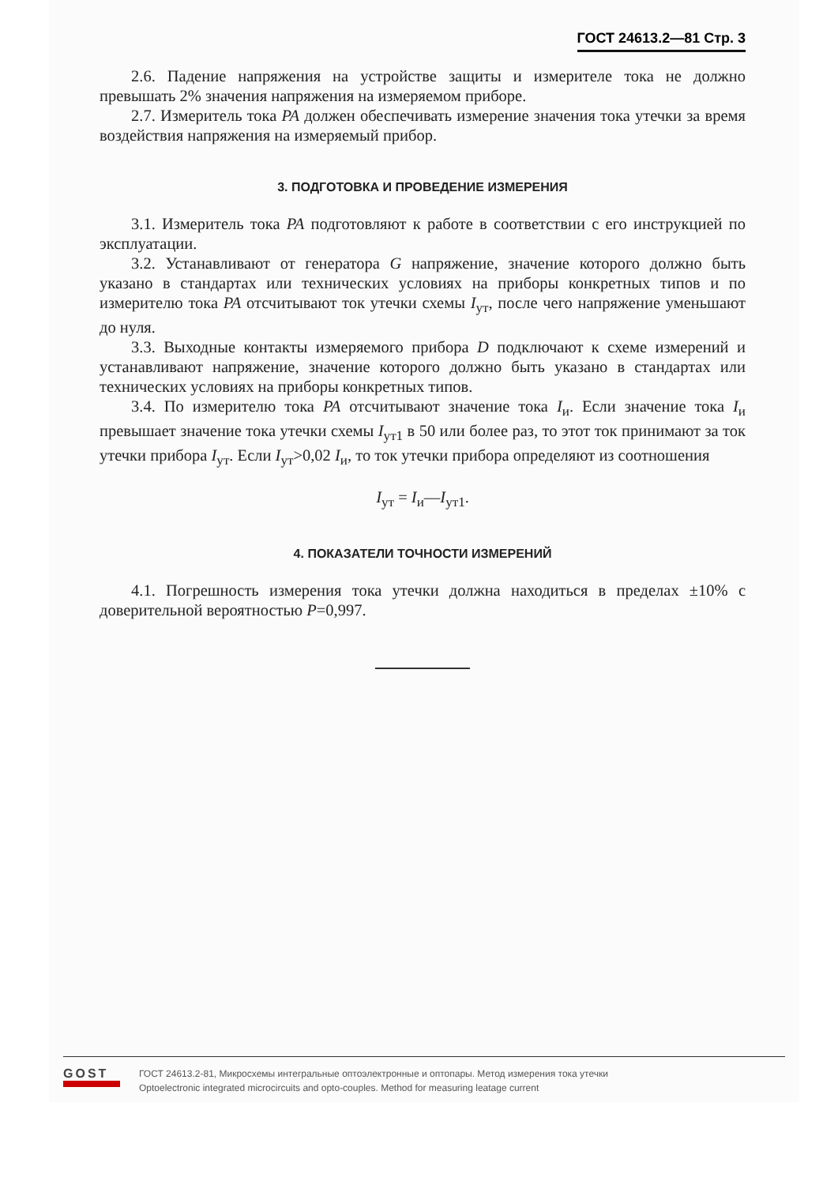ГОСТ 24613.2—81 Стр. 3
2.6. Падение напряжения на устройстве защиты и измерителе тока не должно превышать 2% значения напряжения на измеряемом приборе.
2.7. Измеритель тока PA должен обеспечивать измерение значения тока утечки за время воздействия напряжения на измеряемый прибор.
3. ПОДГОТОВКА И ПРОВЕДЕНИЕ ИЗМЕРЕНИЯ
3.1. Измеритель тока PA подготовляют к работе в соответствии с его инструкцией по эксплуатации.
3.2. Устанавливают от генератора G напряжение, значение которого должно быть указано в стандартах или технических условиях на приборы конкретных типов и по измерителю тока PA отсчитывают ток утечки схемы I<sub>ут</sub>, после чего напряжение уменьшают до нуля.
3.3. Выходные контакты измеряемого прибора D подключают к схеме измерений и устанавливают напряжение, значение которого должно быть указано в стандартах или технических условиях на приборы конкретных типов.
3.4. По измерителю тока PA отсчитывают значение тока I<sub>и</sub>. Если значение тока I<sub>и</sub> превышает значение тока утечки схемы I<sub>ут1</sub> в 50 или более раз, то этот ток принимают за ток утечки прибора I<sub>ут</sub>. Если I<sub>ут</sub>>0,02 I<sub>и</sub>, то ток утечки прибора определяют из соотношения
I<sub>ут</sub> = I<sub>и</sub>—I<sub>ут1</sub>.
4. ПОКАЗАТЕЛИ ТОЧНОСТИ ИЗМЕРЕНИЙ
4.1. Погрешность измерения тока утечки должна находиться в пределах ±10% с доверительной вероятностью P=0,997.
GOST
ГОСТ 24613.2-81, Микросхемы интегральные оптоэлектронные и оптопары. Метод измерения тока утечки
Optoelectronic integrated microcircuits and opto-couples. Method for measuring leatage current